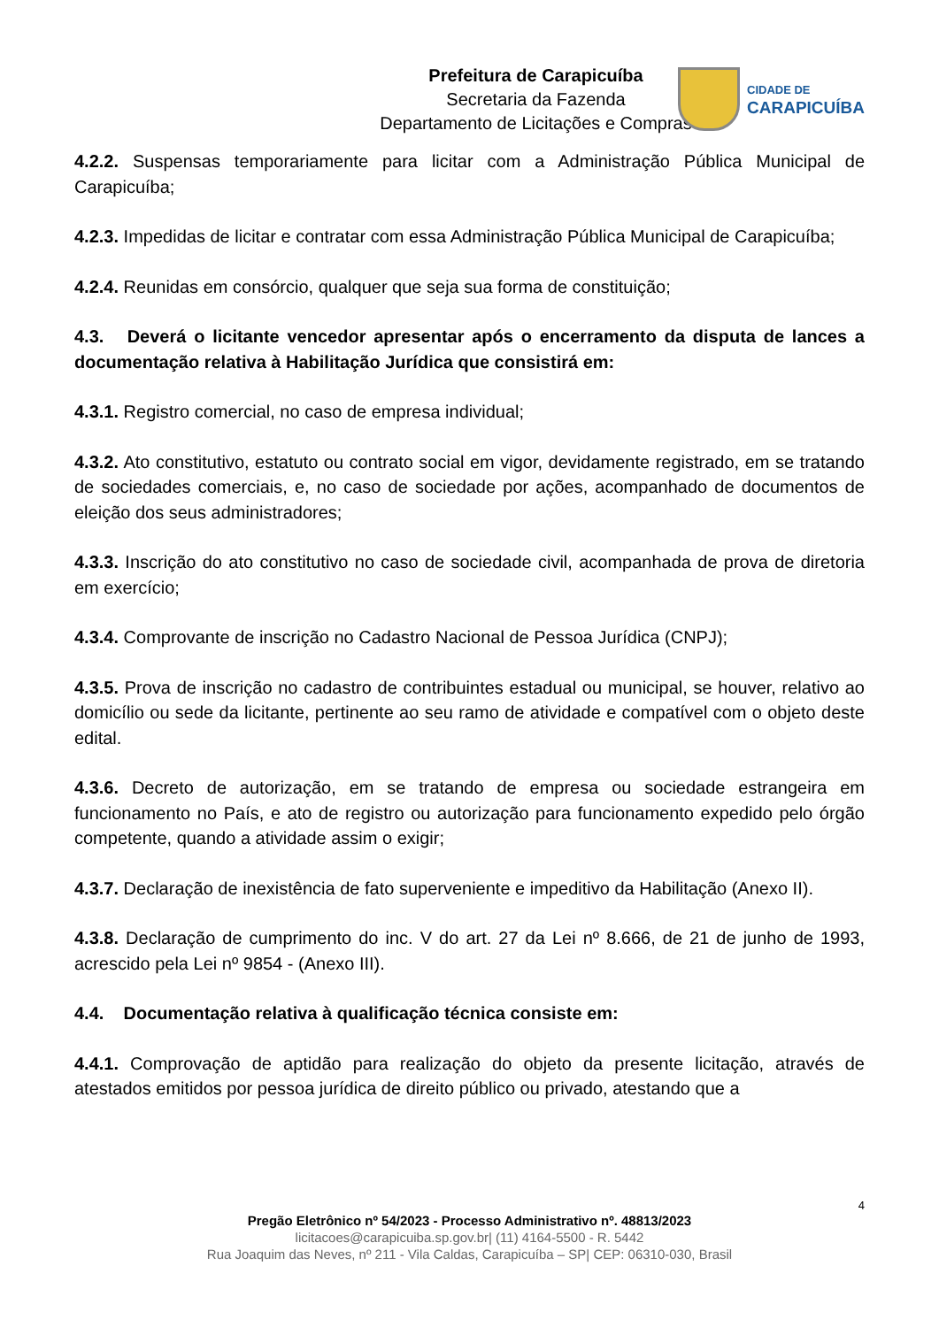Prefeitura de Carapicuíba
Secretaria da Fazenda
Departamento de Licitações e Compras
CIDADE DE
CARAPICUÍBA
4.2.2. Suspensas temporariamente para licitar com a Administração Pública Municipal de Carapicuíba;
4.2.3. Impedidas de licitar e contratar com essa Administração Pública Municipal de Carapicuíba;
4.2.4. Reunidas em consórcio, qualquer que seja sua forma de constituição;
4.3. Deverá o licitante vencedor apresentar após o encerramento da disputa de lances a documentação relativa à Habilitação Jurídica que consistirá em:
4.3.1. Registro comercial, no caso de empresa individual;
4.3.2. Ato constitutivo, estatuto ou contrato social em vigor, devidamente registrado, em se tratando de sociedades comerciais, e, no caso de sociedade por ações, acompanhado de documentos de eleição dos seus administradores;
4.3.3. Inscrição do ato constitutivo no caso de sociedade civil, acompanhada de prova de diretoria em exercício;
4.3.4. Comprovante de inscrição no Cadastro Nacional de Pessoa Jurídica (CNPJ);
4.3.5. Prova de inscrição no cadastro de contribuintes estadual ou municipal, se houver, relativo ao domicílio ou sede da licitante, pertinente ao seu ramo de atividade e compatível com o objeto deste edital.
4.3.6. Decreto de autorização, em se tratando de empresa ou sociedade estrangeira em funcionamento no País, e ato de registro ou autorização para funcionamento expedido pelo órgão competente, quando a atividade assim o exigir;
4.3.7. Declaração de inexistência de fato superveniente e impeditivo da Habilitação (Anexo II).
4.3.8. Declaração de cumprimento do inc. V do art. 27 da Lei nº 8.666, de 21 de junho de 1993, acrescido pela Lei nº 9854 - (Anexo III).
4.4. Documentação relativa à qualificação técnica consiste em:
4.4.1. Comprovação de aptidão para realização do objeto da presente licitação, através de atestados emitidos por pessoa jurídica de direito público ou privado, atestando que a
4
Pregão Eletrônico nº 54/2023 - Processo Administrativo nº. 48813/2023
licitacoes@carapicuiba.sp.gov.br| (11) 4164-5500 - R. 5442
Rua Joaquim das Neves, nº 211 - Vila Caldas, Carapicuíba – SP| CEP: 06310-030, Brasil